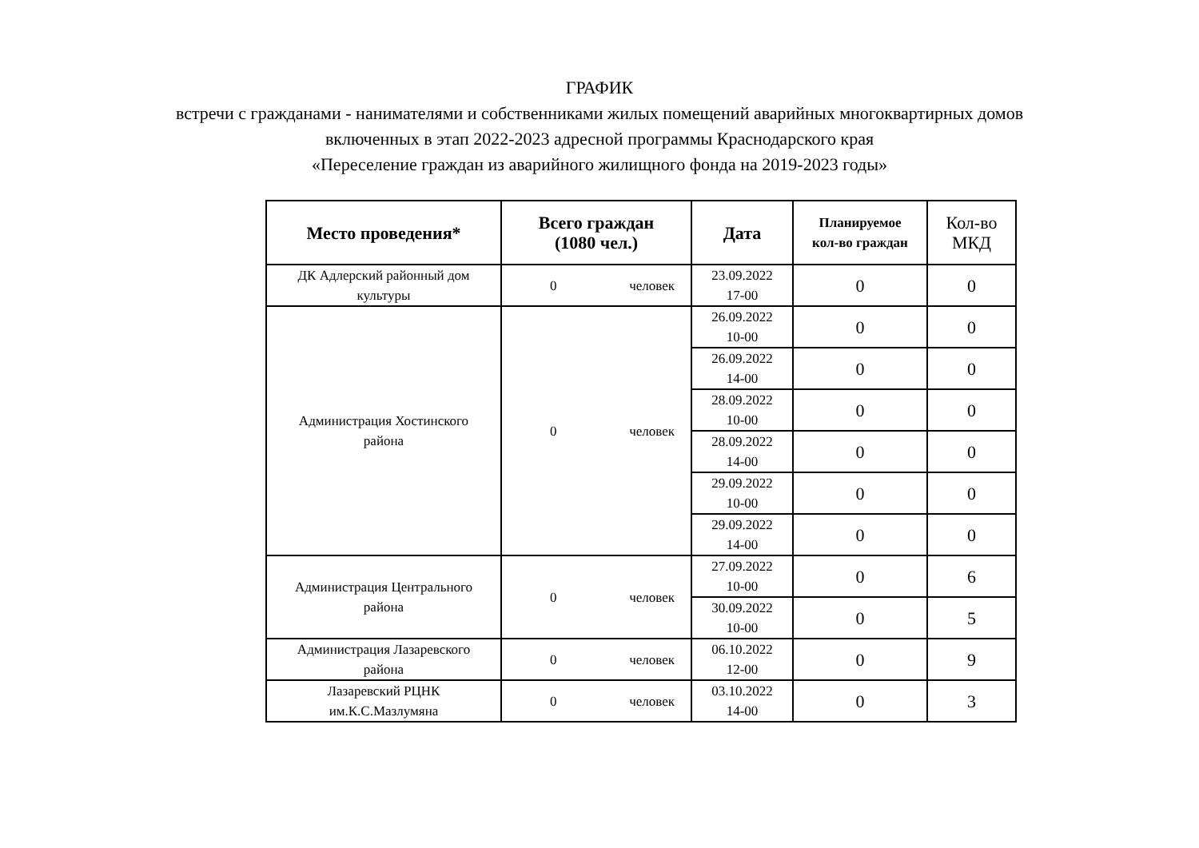ГРАФИК
встречи с гражданами - нанимателями и собственниками жилых помещений аварийных многоквартирных домов
включенных в этап 2022-2023 адресной программы Краснодарского края
«Переселение граждан из аварийного жилищного фонда на 2019-2023 годы»
| Место проведения* | Всего граждан (1080 чел.) | Дата | Планируемое кол-во граждан | Кол-во МКД |
| --- | --- | --- | --- | --- |
| ДК Адлерский районный дом культуры | 0 человек | 23.09.2022 17-00 | 0 | 0 |
| Администрация Хостинского района | 0 человек | 26.09.2022 10-00 | 0 | 0 |
| | | 26.09.2022 14-00 | 0 | 0 |
| | | 28.09.2022 10-00 | 0 | 0 |
| | | 28.09.2022 14-00 | 0 | 0 |
| | | 29.09.2022 10-00 | 0 | 0 |
| | | 29.09.2022 14-00 | 0 | 0 |
| Администрация Центрального района | 0 человек | 27.09.2022 10-00 | 0 | 6 |
| | | 30.09.2022 10-00 | 0 | 5 |
| Администрация Лазаревского района | 0 человек | 06.10.2022 12-00 | 0 | 9 |
| Лазаревский РЦНК им.К.С.Мазлумяна | 0 человек | 03.10.2022 14-00 | 0 | 3 |